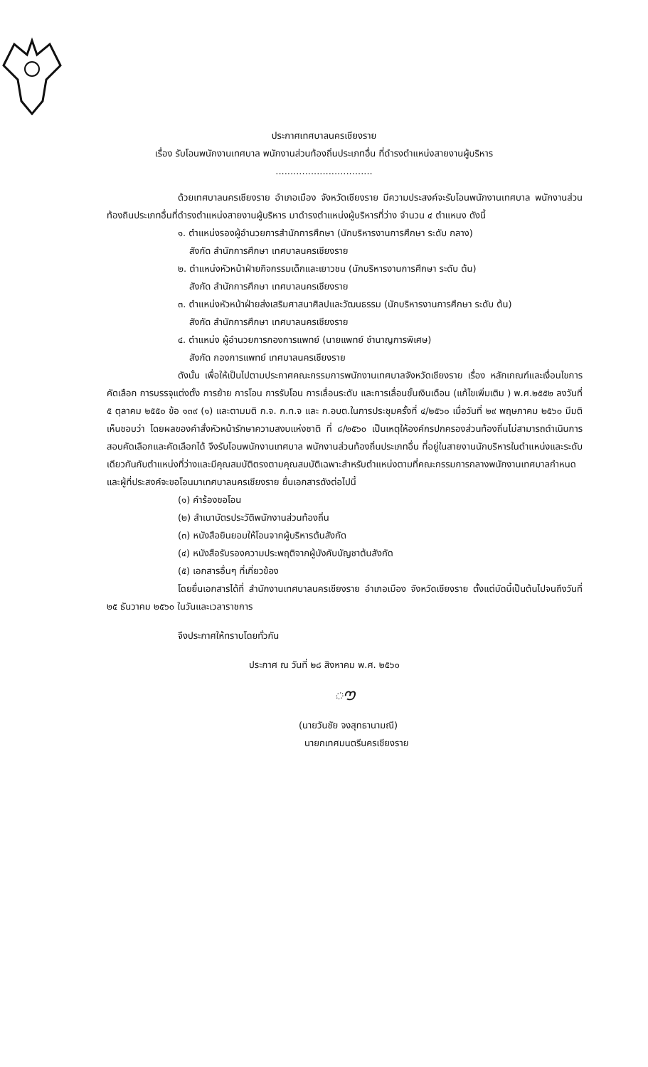ประกาศเทศบาลนครเชียงราย
เรื่อง รับโอนพนักงานเทศบาล พนักงานส่วนท้องถิ่นประเภทอื่น ที่ดำรงตำแหน่งสายงานผู้บริหาร
.................................
ด้วยเทศบาลนครเชียงราย อำเภอเมือง จังหวัดเชียงราย มีความประสงค์จะรับโอนพนักงานเทศบาล พนักงานส่วนท้องถินประเภทอื่นที่ดำรงตำแหน่งสายงานผู้บริหาร มาดำรงตำแหน่งผู้บริหารที่ว่าง จำนวน ๔ ตำแหนง ดังนี้
๑. ตำแหน่งรองผู้อำนวยการสำนักการศึกษา (นักบริหารงานการศึกษา ระดับ กลาง)
สังกัด สำนักการศึกษา เทศบาลนครเชียงราย
๒. ตำแหน่งหัวหน้าฝ่ายกิจกรรมเด็กและเยาวชน (นักบริหารงานการศึกษา ระดับ ต้น)
สังกัด สำนักการศึกษา เทศบาลนครเชียงราย
๓. ตำแหน่งหัวหน้าฝ่ายส่งเสริมศาสนาศิลปและวัฒนธรรม (นักบริหารงานการศึกษา ระดับ ต้น)
สังกัด สำนักการศึกษา เทศบาลนครเชียงราย
๔. ตำแหน่ง ผู้อำนวยการกองการแพทย์ (นายแพทย์ ชำนาญการพิเศษ)
สังกัด กองการแพทย์ เทศบาลนครเชียงราย
ดังนั้น เพื่อให้เป็นไปตามประกาศคณะกรรมการพนักงานเทศบาลจังหวัดเชียงราย เรื่อง หลักเกณฑ์และเงื่อนไขการคัดเลือก การบรรจุแต่งตั้ง การย้าย การโอน การรับโอน การเลื่อนระดับ และการเลื่อนขั้นเงินเดือน (แก้ไขเพิ่มเติม ) พ.ศ.๒๕๕๒ ลงวันที่ ๕ ตุลาคม ๒๕๕๐ ข้อ ๑๓๙ (๑) และตามมติ ก.จ. ก.ท.จ และ ก.อบต.ในการประชุมครั้งที่ ๔/๒๕๖๐ เมื่อวันที่ ๒๙ พฤษภาคม ๒๕๖๐ มีมติเห็นชอบว่า โดยผลของคำสั่งหัวหน้ารักษาความสงบแห่งชาติ ที่ ๘/๒๕๖๐ เป็นเหตุให้องค์กรปกครองส่วนท้องถิ่นไม่สามารถดำเนินการสอบคัดเลือกและคัดเลือกได้ จึงรับโอนพนักงานเทศบาล พนักงานส่วนท้องถิ่นประเภทอื่น ที่อยู่ในสายงานนักบริหารในตำแหน่งและระดับเดียวกันกับตำแหน่งที่ว่างและมีคุณสมบัติตรงตามคุณสมบัติเฉพาะสำหรับตำแหน่งตามที่คณะกรรมการกลางพนักงานเทศบาลกำหนด และผู้ที่ประสงค์จะขอโอนมาเทศบาลนครเชียงราย ยื่นเอกสารดังต่อไปนี้
(๑) คำร้องขอโอน
(๒) สำเนาบัตรประวัติพนักงานส่วนท้องถิ่น
(๓) หนังสือยินยอมให้โอนจากผู้บริหารต้นสังกัด
(๔) หนังสือรับรองความประพฤติจากผู้บังคับบัญชาต้นสังกัด
(๕) เอกสารอื่นๆ ที่เกี่ยวข้อง
โดยยื่นเอกสารได้ที่ สำนักงานเทศบาลนครเชียงราย อำเภอเมือง จังหวัดเชียงราย ตั้งแต่บัดนี้เป็นต้นไปจนถึงวันที่ ๒๕ ธันวาคม ๒๕๖๐ ในวันและเวลาราชการ
จึงประกาศให้ทราบโดยทั่วกัน
ประกาศ ณ วันที่ ๒๘ สิงหาคม พ.ศ. ๒๕๖๐
ൗ
(นายวันชัย จงสุทธานามณี)
นายกเทศมนตรีนครเชียงราย